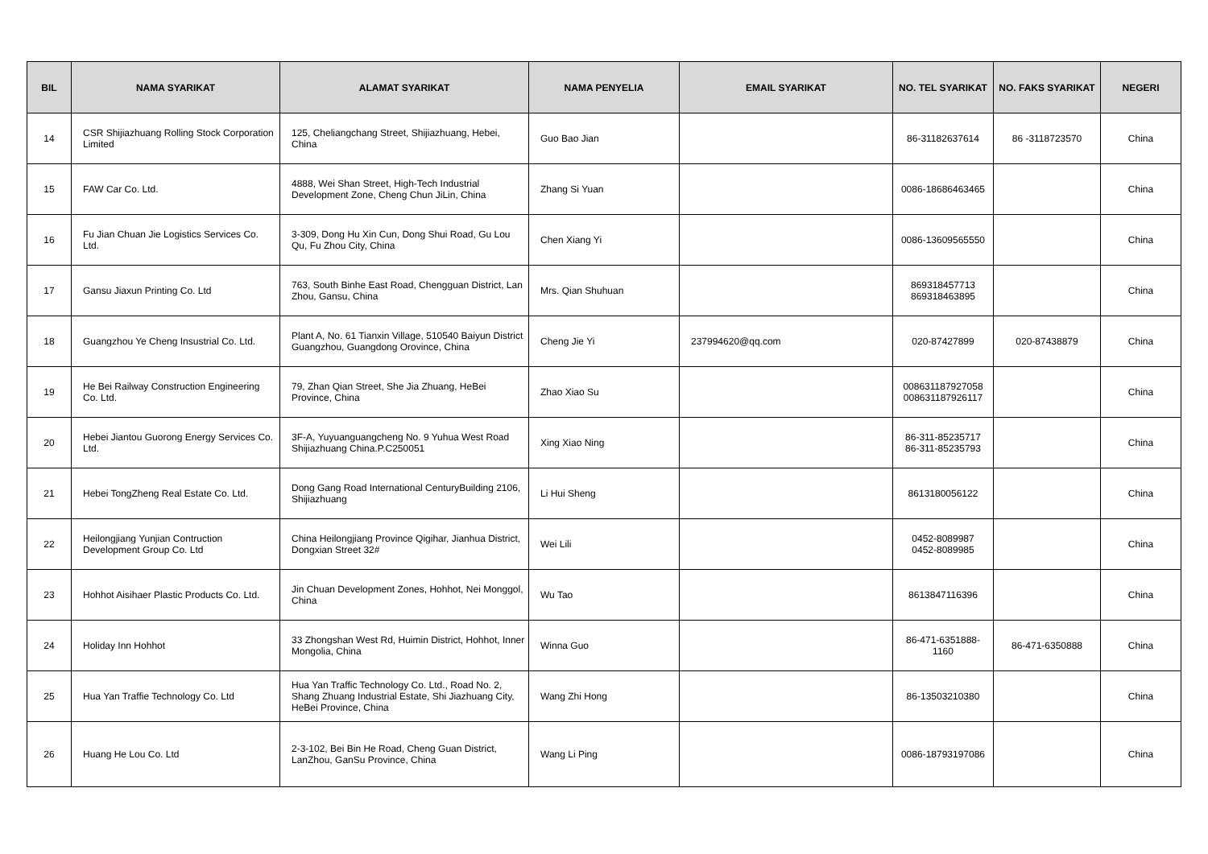| BIL | NAMA SYARIKAT | ALAMAT SYARIKAT | NAMA PENYELIA | EMAIL SYARIKAT | NO. TEL SYARIKAT | NO. FAKS SYARIKAT | NEGERI |
| --- | --- | --- | --- | --- | --- | --- | --- |
| 14 | CSR Shijiazhuang Rolling Stock Corporation Limited | 125, Cheliangchang Street, Shijiazhuang, Hebei, China | Guo Bao Jian | | 86-31182637614 | 86 -3118723570 | China |
| 15 | FAW Car Co. Ltd. | 4888, Wei Shan Street, High-Tech Industrial Development Zone, Cheng Chun JiLin, China | Zhang Si Yuan | | 0086-18686463465 | | China |
| 16 | Fu Jian Chuan Jie Logistics Services Co. Ltd. | 3-309, Dong Hu Xin Cun, Dong Shui Road, Gu Lou Qu, Fu Zhou City, China | Chen Xiang Yi | | 0086-13609565550 | | China |
| 17 | Gansu Jiaxun Printing Co. Ltd | 763, South Binhe East Road, Chengguan District, Lan Zhou, Gansu, China | Mrs. Qian Shuhuan | | 869318457713 869318463895 | | China |
| 18 | Guangzhou Ye Cheng Insustrial Co. Ltd. | Plant A, No. 61 Tianxin Village, 510540 Baiyun District Guangzhou, Guangdong Orovince, China | Cheng Jie Yi | 237994620@qq.com | 020-87427899 | 020-87438879 | China |
| 19 | He Bei Railway Construction Engineering Co. Ltd. | 79, Zhan Qian Street, She Jia Zhuang, HeBei Province, China | Zhao Xiao Su | | 008631187927058 008631187926117 | | China |
| 20 | Hebei Jiantou Guorong Energy Services Co. Ltd. | 3F-A, Yuyuanguangcheng No. 9 Yuhua West Road Shijiazhuang China.P.C250051 | Xing Xiao Ning | | 86-311-85235717 86-311-85235793 | | China |
| 21 | Hebei TongZheng Real Estate Co. Ltd. | Dong Gang Road International CenturyBuilding 2106, Shijiazhuang | Li Hui Sheng | | 8613180056122 | | China |
| 22 | Heilongjiang Yunjian Contruction Development Group Co. Ltd | China Heilongjiang Province Qigihar, Jianhua District, Dongxian Street 32# | Wei Lili | | 0452-8089987 0452-8089985 | | China |
| 23 | Hohhot Aisihaer Plastic Products Co. Ltd. | Jin Chuan Development Zones, Hohhot, Nei Monggol, China | Wu Tao | | 8613847116396 | | China |
| 24 | Holiday Inn Hohhot | 33 Zhongshan West Rd, Huimin District, Hohhot, Inner Mongolia, China | Winna Guo | | 86-471-6351888-1160 | 86-471-6350888 | China |
| 25 | Hua Yan Traffie Technology Co. Ltd | Hua Yan Traffic Technology Co. Ltd., Road No. 2, Shang Zhuang Industrial Estate, Shi Jiazhuang City, HeBei Province, China | Wang Zhi Hong | | 86-13503210380 | | China |
| 26 | Huang He Lou Co. Ltd | 2-3-102, Bei Bin He Road, Cheng Guan District, LanZhou, GanSu Province, China | Wang Li Ping | | 0086-18793197086 | | China |